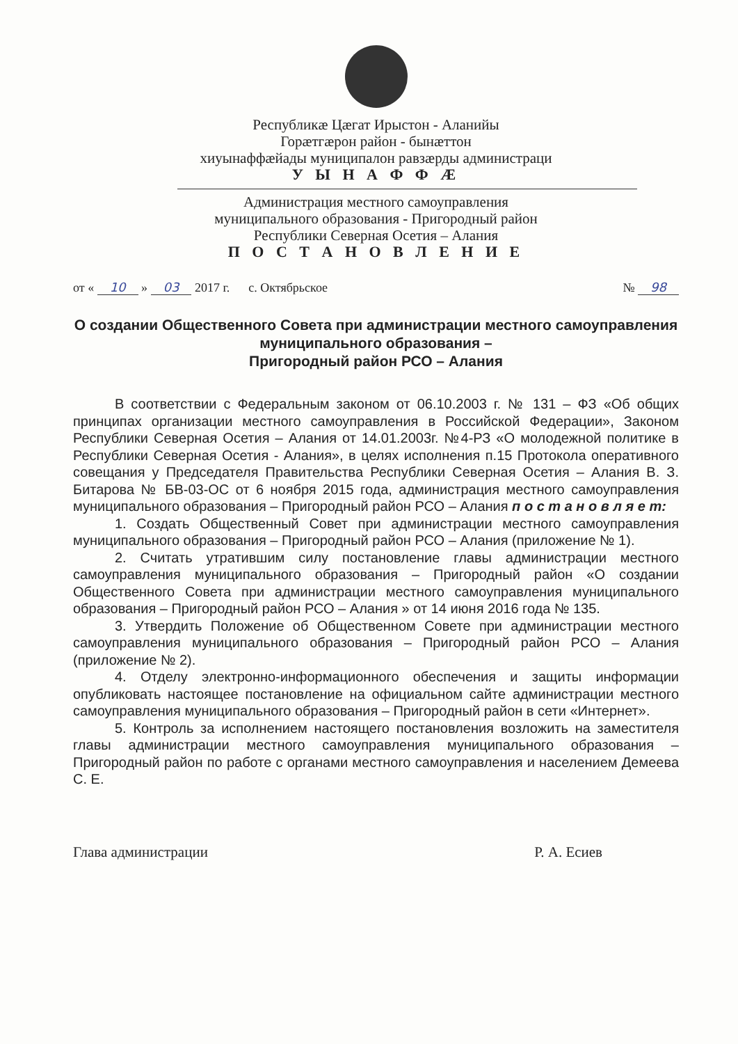Республикæ Цæгат Ирыстон - Аланийы
Горæтгæрон район - бынæттон
хиуынаффæйады муниципалон равзæрды администраци
У Ы Н А Ф Ф Æ
Администрация местного самоуправления
муниципального образования - Пригородный район
Республики Северная Осетия – Алания
П О С Т А Н О В Л Е Н И Е
от « 10 » 03 2017 г. с. Октябрьское № 98
О создании Общественного Совета при администрации местного самоуправления муниципального образования –
Пригородный район РСО – Алания
В соответствии с Федеральным законом от 06.10.2003 г. № 131 – ФЗ «Об общих принципах организации местного самоуправления в Российской Федерации», Законом Республики Северная Осетия – Алания от 14.01.2003г. №4-РЗ «О молодежной политике в Республики Северная Осетия - Алания», в целях исполнения п.15 Протокола оперативного совещания у Председателя Правительства Республики Северная Осетия – Алания В. З. Битарова № БВ-03-ОС от 6 ноября 2015 года, администрация местного самоуправления муниципального образования – Пригородный район РСО – Алания п о с т а н о в л я е т:
1. Создать Общественный Совет при администрации местного самоуправления муниципального образования – Пригородный район РСО – Алания (приложение № 1).
2. Считать утратившим силу постановление главы администрации местного самоуправления муниципального образования – Пригородный район «О создании Общественного Совета при администрации местного самоуправления муниципального образования – Пригородный район РСО – Алания » от 14 июня 2016 года № 135.
3. Утвердить Положение об Общественном Совете при администрации местного самоуправления муниципального образования – Пригородный район РСО – Алания (приложение № 2).
4. Отделу электронно-информационного обеспечения и защиты информации опубликовать настоящее постановление на официальном сайте администрации местного самоуправления муниципального образования – Пригородный район в сети «Интернет».
5. Контроль за исполнением настоящего постановления возложить на заместителя главы администрации местного самоуправления муниципального образования – Пригородный район по работе с органами местного самоуправления и населением Демеева С. Е.
Глава администрации Р. А. Есиев